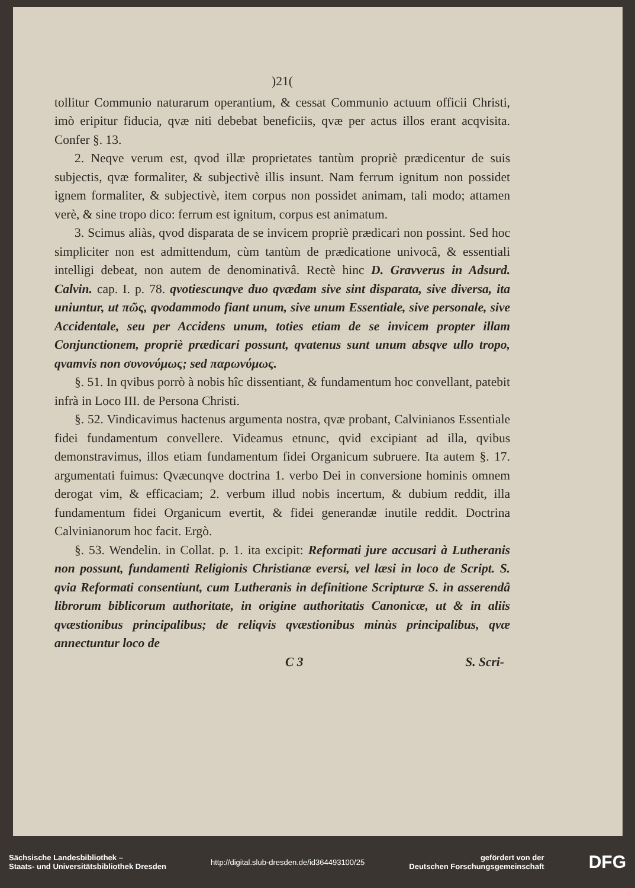)21(
tollitur Communio naturarum operantium, & cessat Communio actuum officii Christi, imò eripitur fiducia, qvæ niti debebat beneficiis, qvæ per actus illos erant acqvisita. Confer §. 13.
2. Neqve verum est, qvod illæ proprietates tantùm propriè prædicentur de suis subjectis, qvæ formaliter, & subjectivè illis insunt. Nam ferrum ignitum non possidet ignem formaliter, & subjectivè, item corpus non possidet animam, tali modo; attamen verè, & sine tropo dico: ferrum est ignitum, corpus est animatum.
3. Scimus aliàs, qvod disparata de se invicem propriè prædicari non possint. Sed hoc simpliciter non est admittendum, cùm tantùm de prædicatione univocâ, & essentiali intelligi debeat, non autem de denominativâ. Rectè hinc D. Gravverus in Adsurd. Calvin. cap. I. p. 78. qvotiescunqve duo qvædam sive sint disparata, sive diversa, ita uniuntur, ut πῶς, qvodammodo fiant unum, sive unum Essentiale, sive personale, sive Accidentale, seu per Accidens unum, toties etiam de se invicem propter illam Conjunctionem, propriè prædicari possunt, qvatenus sunt unum absqve ullo tropo, qvamvis non συνονύμως; sed παρωνύμως.
§. 51. In qvibus porrò à nobis hîc dissentiant, & fundamentum hoc convellant, patebit infrà in Loco III. de Persona Christi.
§. 52. Vindicavimus hactenus argumenta nostra, qvæ probant, Calvinianos Essentiale fidei fundamentum convellere. Videamus etnunc, qvid excipiant ad illa, qvibus demonstravimus, illos etiam fundamentum fidei Organicum subruere. Ita autem §. 17. argumentati fuimus: Qvæcunqve doctrina 1. verbo Dei in conversione hominis omnem derogat vim, & efficaciam; 2. verbum illud nobis incertum, & dubium reddit, illa fundamentum fidei Organicum evertit, & fidei generandæ inutile reddit. Doctrina Calvinianorum hoc facit. Ergò.
§. 53. Wendelin. in Collat. p. 1. ita excipit: Reformati jure accusari à Lutheranis non possunt, fundamenti Religionis Christianæ eversi, vel læsi in loco de Script. S. qvia Reformati consentiunt, cum Lutheranis in definitione Scripturæ S. in asserendâ librorum biblicorum authoritate, in origine authoritatis Canonicæ, ut & in aliis qvæstionibus principalibus; de reliqvis qvæstionibus minùs principalibus, qvæ annectuntur loco de
C 3 S. Scri-
Sächsische Landesbibliothek –
Staats- und Universitätsbibliothek Dresden
http://digital.slub-dresden.de/id364493100/25
gefördert von der
Deutschen Forschungsgemeinschaft
DFG